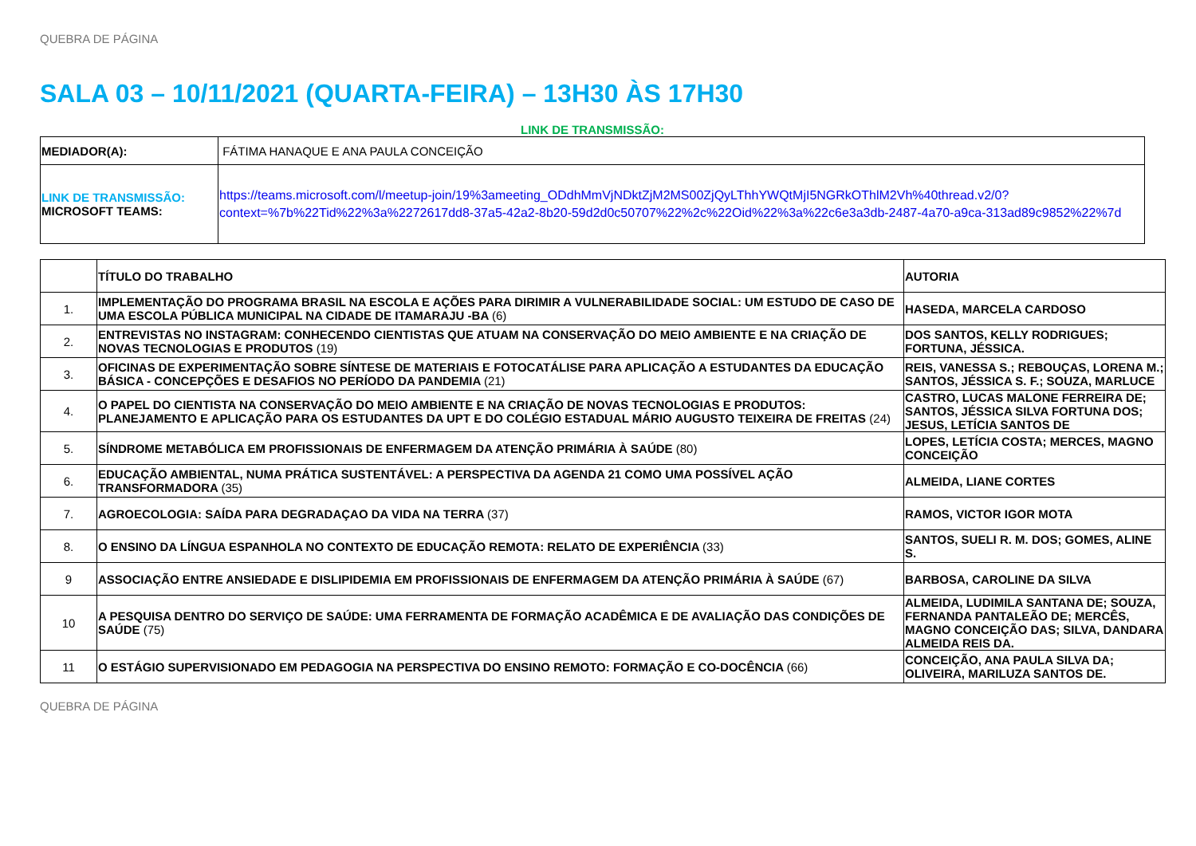QUEBRA DE PÁGINA
SALA 03 – 10/11/2021 (QUARTA-FEIRA) – 13H30 ÀS 17H30
LINK DE TRANSMISSÃO:
| MEDIADOR(A): | FÁTIMA HANAQUE E ANA PAULA CONCEIÇÃO |
| LINK DE TRANSMISSÃO: MICROSOFT TEAMS: | https://teams.microsoft.com/l/meetup-join/19%3ameeting_ODdhMmVjNDktZjM2MS00ZjQyLThhYWQtMjI5NGRkOThlM2Vh%40thread.v2/0?context=%7b%22Tid%22%3a%2272617dd8-37a5-42a2-8b20-59d2d0c50707%22%2c%22Oid%22%3a%22c6e3a3db-2487-4a70-a9ca-313ad89c9852%22%7d |
| | TÍTULO DO TRABALHO | AUTORIA |
| --- | --- | --- |
| 1. | IMPLEMENTAÇÃO DO PROGRAMA BRASIL NA ESCOLA E AÇÕES PARA DIRIMIR A VULNERABILIDADE SOCIAL: UM ESTUDO DE CASO DE UMA ESCOLA PÚBLICA MUNICIPAL NA CIDADE DE ITAMARAJU -BA (6) | HASEDA, MARCELA CARDOSO |
| 2. | ENTREVISTAS NO INSTAGRAM: CONHECENDO CIENTISTAS QUE ATUAM NA CONSERVAÇÃO DO MEIO AMBIENTE E NA CRIAÇÃO DE NOVAS TECNOLOGIAS E PRODUTOS (19) | DOS SANTOS, KELLY RODRIGUES; FORTUNA, JÉSSICA. |
| 3. | OFICINAS DE EXPERIMENTAÇÃO SOBRE SÍNTESE DE MATERIAIS E FOTOCATÁLISE PARA APLICAÇÃO A ESTUDANTES DA EDUCAÇÃO BÁSICA - CONCEPÇÕES E DESAFIOS NO PERÍODO DA PANDEMIA (21) | REIS, VANESSA S.; REBOUÇAS, LORENA M.; SANTOS, JÉSSICA S. F.; SOUZA, MARLUCE |
| 4. | O PAPEL DO CIENTISTA NA CONSERVAÇÃO DO MEIO AMBIENTE E NA CRIAÇÃO DE NOVAS TECNOLOGIAS E PRODUTOS: PLANEJAMENTO E APLICAÇÃO PARA OS ESTUDANTES DA UPT E DO COLÉGIO ESTADUAL MÁRIO AUGUSTO TEIXEIRA DE FREITAS (24) | CASTRO, LUCAS MALONE FERREIRA DE; SANTOS, JÉSSICA SILVA FORTUNA DOS; JESUS, LETÍCIA SANTOS DE |
| 5. | SÍNDROME METABÓLICA EM PROFISSIONAIS DE ENFERMAGEM DA ATENÇÃO PRIMÁRIA À SAÚDE (80) | LOPES, LETÍCIA COSTA; MERCES, MAGNO CONCEIÇÃO |
| 6. | EDUCAÇÃO AMBIENTAL, NUMA PRÁTICA SUSTENTÁVEL: A PERSPECTIVA DA AGENDA 21 COMO UMA POSSÍVEL AÇÃO TRANSFORMADORA (35) | ALMEIDA, LIANE CORTES |
| 7. | AGROECOLOGIA: SAÍDA PARA DEGRADAÇAO DA VIDA NA TERRA (37) | RAMOS, VICTOR IGOR MOTA |
| 8. | O ENSINO DA LÍNGUA ESPANHOLA NO CONTEXTO DE EDUCAÇÃO REMOTA: RELATO DE EXPERIÊNCIA (33) | SANTOS, SUELI R. M. DOS; GOMES, ALINE S. |
| 9 | ASSOCIAÇÃO ENTRE ANSIEDADE E DISLIPIDEMIA EM PROFISSIONAIS DE ENFERMAGEM DA ATENÇÃO PRIMÁRIA À SAÚDE (67) | BARBOSA, CAROLINE DA SILVA |
| 10 | A PESQUISA DENTRO DO SERVIÇO DE SAÚDE: UMA FERRAMENTA DE FORMAÇÃO ACADÊMICA E DE AVALIAÇÃO DAS CONDIÇÕES DE SAÚDE (75) | ALMEIDA, LUDIMILA SANTANA DE; SOUZA, FERNANDA PANTALEÃO DE; MERCÊS, MAGNO CONCEIÇÃO DAS; SILVA, DANDARA ALMEIDA REIS DA. |
| 11 | O ESTÁGIO SUPERVISIONADO EM PEDAGOGIA NA PERSPECTIVA DO ENSINO REMOTO: FORMAÇÃO E CO-DOCÊNCIA (66) | CONCEIÇÃO, ANA PAULA SILVA DA; OLIVEIRA, MARILUZA SANTOS DE. |
QUEBRA DE PÁGINA